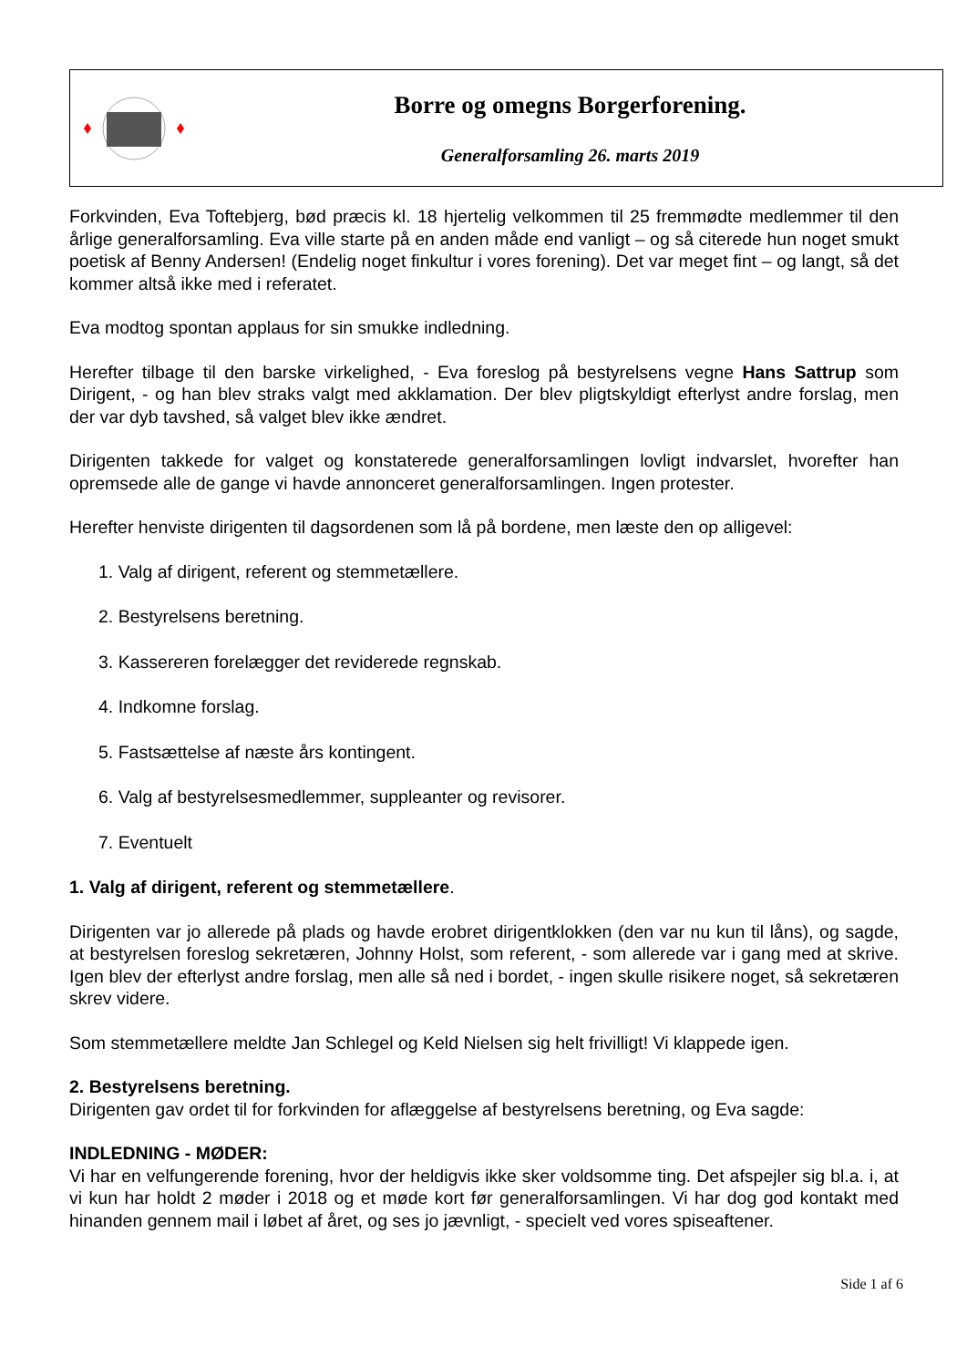Borre og omegns Borgerforening.
Generalforsamling 26. marts 2019
Forkvinden, Eva Toftebjerg, bød præcis kl. 18 hjertelig velkommen til 25 fremmødte medlemmer til den årlige generalforsamling. Eva ville starte på en anden måde end vanligt – og så citerede hun noget smukt poetisk af Benny Andersen! (Endelig noget finkultur i vores forening). Det var meget fint – og langt, så det kommer altså ikke med i referatet.
Eva modtog spontan applaus for sin smukke indledning.
Herefter tilbage til den barske virkelighed, - Eva foreslog på bestyrelsens vegne Hans Sattrup som Dirigent, - og han blev straks valgt med akklamation. Der blev pligtskyldigt efterlyst andre forslag, men der var dyb tavshed, så valget blev ikke ændret.
Dirigenten takkede for valget og konstaterede generalforsamlingen lovligt indvarslet, hvorefter han opremsede alle de gange vi havde annonceret generalforsamlingen. Ingen protester.
Herefter henviste dirigenten til dagsordenen som lå på bordene, men læste den op alligevel:
1. Valg af dirigent, referent og stemmetællere.
2. Bestyrelsens beretning.
3. Kassereren forelægger det reviderede regnskab.
4. Indkomne forslag.
5. Fastsættelse af næste års kontingent.
6. Valg af bestyrelsesmedlemmer, suppleanter og revisorer.
7. Eventuelt
1. Valg af dirigent, referent og stemmetællere.
Dirigenten var jo allerede på plads og havde erobret dirigentklokken (den var nu kun til låns), og sagde, at bestyrelsen foreslog sekretæren, Johnny Holst, som referent, - som allerede var i gang med at skrive. Igen blev der efterlyst andre forslag, men alle så ned i bordet, - ingen skulle risikere noget, så sekretæren skrev videre.
Som stemmetællere meldte Jan Schlegel og Keld Nielsen sig helt frivilligt! Vi klappede igen.
2. Bestyrelsens beretning.
Dirigenten gav ordet til for forkvinden for aflæggelse af bestyrelsens beretning, og Eva sagde:
INDLEDNING - MØDER:
Vi har en velfungerende forening, hvor der heldigvis ikke sker voldsomme ting. Det afspejler sig bl.a. i, at vi kun har holdt 2 møder i 2018 og et møde kort før generalforsamlingen. Vi har dog god kontakt med hinanden gennem mail i løbet af året, og ses jo jævnligt, - specielt ved vores spiseaftener.
Side 1 af 6